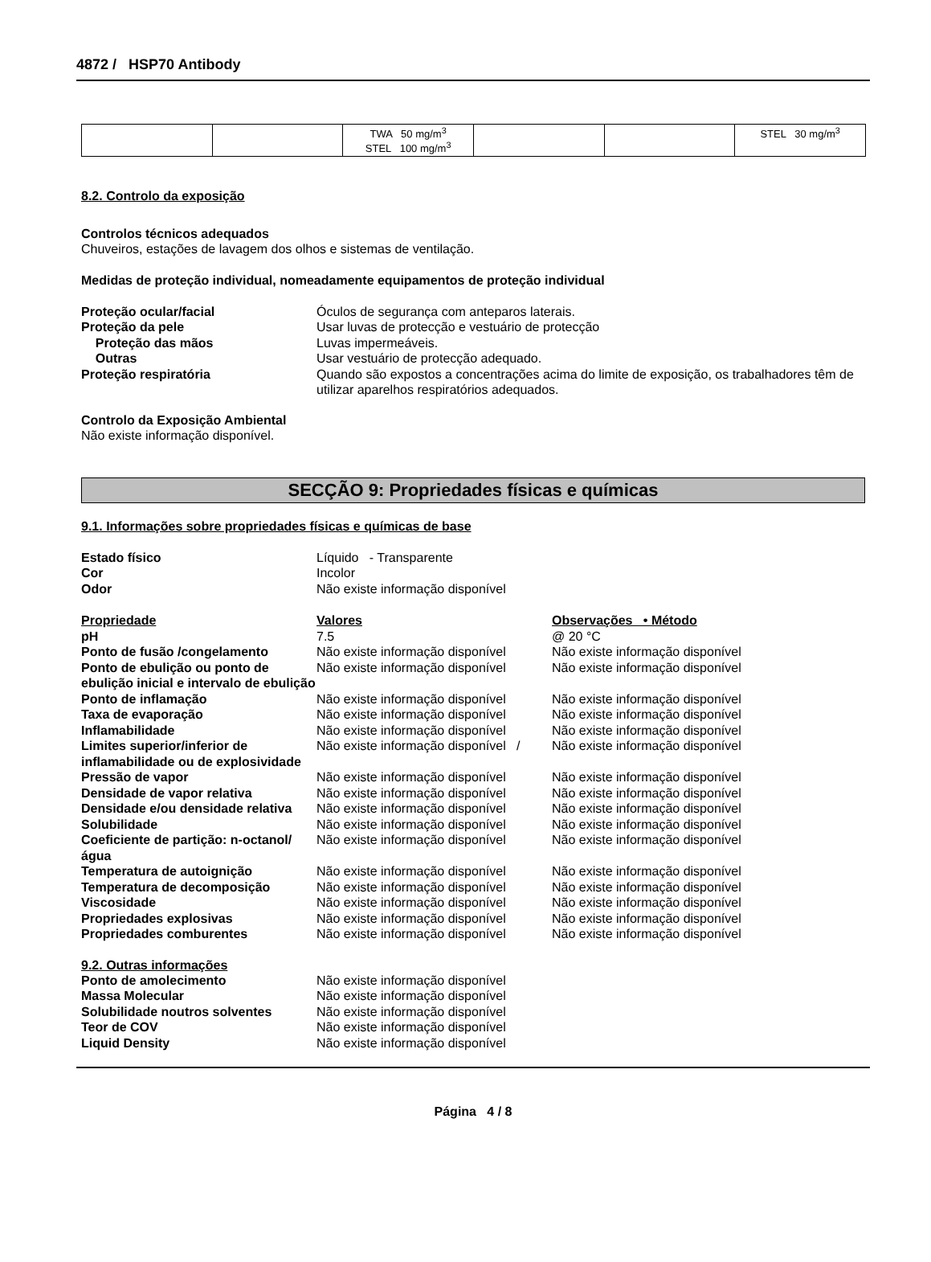4872 / HSP70 Antibody
| | | TWA 50 mg/m<sup>3</sup> STEL 100 mg/m<sup>3</sup> | | | STEL 30 mg/m<sup>3</sup> |
8.2. Controlo da exposição
Controlos técnicos adequados
Chuveiros, estações de lavagem dos olhos e sistemas de ventilação.
Medidas de proteção individual, nomeadamente equipamentos de proteção individual
Proteção ocular/facial Óculos de segurança com anteparos laterais. Proteção da pele Usar luvas de protecção e vestuário de protecção Proteção das mãos Luvas impermeáveis. Outras Usar vestuário de protecção adequado. Proteção respiratória Quando são expostos a concentrações acima do limite de exposição, os trabalhadores têm de utilizar aparelhos respiratórios adequados.
Controlo da Exposição Ambiental
Não existe informação disponível.
SECÇÃO 9: Propriedades físicas e químicas
9.1. Informações sobre propriedades físicas e químicas de base
Estado físico Líquido - Transparente Cor Incolor Odor Não existe informação disponível
| Propriedade | Valores | Observações • Método |
| --- | --- | --- |
| pH | 7.5 | @ 20 °C |
| Ponto de fusão /congelamento | Não existe informação disponível | Não existe informação disponível |
| Ponto de ebulição ou ponto de ebulição inicial e intervalo de ebulição | Não existe informação disponível | Não existe informação disponível |
| Ponto de inflamação | Não existe informação disponível | Não existe informação disponível |
| Taxa de evaporação | Não existe informação disponível | Não existe informação disponível |
| Inflamabilidade | Não existe informação disponível | Não existe informação disponível |
| Limites superior/inferior de inflamabilidade ou de explosividade | Não existe informação disponível / | Não existe informação disponível |
| Pressão de vapor | Não existe informação disponível | Não existe informação disponível |
| Densidade de vapor relativa | Não existe informação disponível | Não existe informação disponível |
| Densidade e/ou densidade relativa | Não existe informação disponível | Não existe informação disponível |
| Solubilidade | Não existe informação disponível | Não existe informação disponível |
| Coeficiente de partição: n-octanol/água | Não existe informação disponível | Não existe informação disponível |
| Temperatura de autoignição | Não existe informação disponível | Não existe informação disponível |
| Temperatura de decomposição | Não existe informação disponível | Não existe informação disponível |
| Viscosidade | Não existe informação disponível | Não existe informação disponível |
| Propriedades explosivas | Não existe informação disponível | Não existe informação disponível |
| Propriedades comburentes | Não existe informação disponível | Não existe informação disponível |
9.2. Outras informações
Ponto de amolecimento Não existe informação disponível Massa Molecular Não existe informação disponível Solubilidade noutros solventes Não existe informação disponível Teor de COV Não existe informação disponível Liquid Density Não existe informação disponível
Página 4 / 8